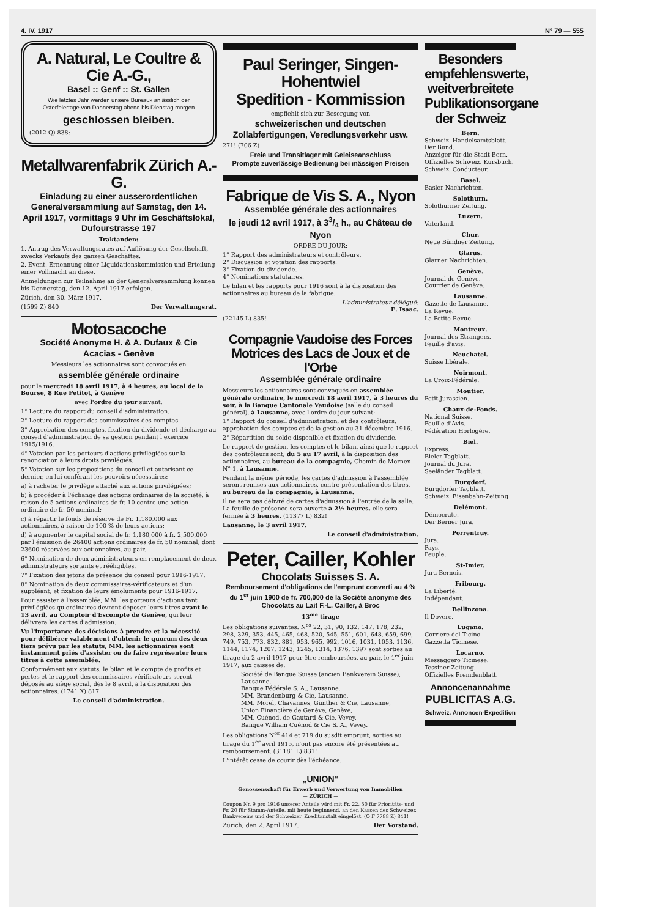4. IV. 1917 N° 79 — 555
A. Natural, Le Coultre & Cie A.-G.,
Basel :: Genf :: St. Gallen
Wie letztes Jahr werden unsere Bureaux anlässlich der Osterfeiertage von Donnerstag abend bis Dienstag morgen
geschlossen bleiben.
(2012 Q) 838:
Metallwarenfabrik Zürich A.-G.
Einladung zu einer ausserordentlichen Generalversammlung auf Samstag, den 14. April 1917, vormittags 9 Uhr im Geschäftslokal, Dufourstrasse 197
Traktanden:
1. Antrag des Verwaltungsrates auf Auflösung der Gesellschaft, zwecks Verkaufs des ganzen Geschäftes.
2. Event. Ernennung einer Liquidationskommission und Erteilung einer Vollmacht an diese.
Anmeldungen zur Teilnahme an der Generalversammlung können bis Donnerstag, den 12. April 1917 erfolgen.
Zürich, den 30. März 1917.
(1599 Z) 840 Der Verwaltungsrat.
Motosacoche
Société Anonyme H. & A. Dufaux & Cie
Acacias - Genève
Messieurs les actionnaires sont convoqués en
assemblée générale ordinaire
pour le mercredi 18 avril 1917, à 4 heures, au local de la Bourse, 8 Rue Petitot, à Genève
avec l'ordre du jour suivant:
1° Lecture du rapport du conseil d'administration.
2° Lecture du rapport des commissaires des comptes.
3° Approbation des comptes, fixation du dividende et décharge au conseil d'administration de sa gestion pendant l'exercice 1915/1916.
4° Votation par les porteurs d'actions privilégiées sur la renonciation à leurs droits privilégiés.
5° Votation sur les propositions du conseil et autorisant ce dernier, en lui conférant les pouvoirs nécessaires:
a) à racheter le privilège attaché aux actions privilégiées;
b) à procéder à l'échange des actions ordinaires de la société, à raison de 5 actions ordinaires de fr. 10 contre une action ordinaire de fr. 50 nominal;
c) à répartir le fonds de réserve de Fr. 1,180,000 aux actionnaires, à raison de 100 % de leurs actions;
d) à augmenter le capital social de fr. 1,180,000 à fr. 2,500,000 par l'émission de 26400 actions ordinaires de fr. 50 nominal, dont 23600 réservées aux actionnaires, au pair.
6° Nomination de deux administrateurs en remplacement de deux administrateurs sortants et rééligibles.
7° Fixation des jetons de présence du conseil pour 1916-1917.
8° Nomination de deux commissaires-vérificateurs et d'un suppléant, et fixation de leurs émoluments pour 1916-1917.
Pour assister à l'assemblée, MM. les porteurs d'actions tant privilégiées qu'ordinaires devront déposer leurs titres avant le 13 avril, au Comptoir d'Escompte de Genève, qui leur délivrera les cartes d'admission.
Vu l'importance des décisions à prendre et la nécessité pour délibérer valablement d'obtenir le quorum des deux tiers prévu par les statuts, MM. les actionnaires sont instamment priés d'assister ou de faire représenter leurs titres à cette assemblée.
Conformément aux statuts, le bilan et le compte de profits et pertes et le rapport des commissaires-vérificateurs seront déposés au siège social, dès le 8 avril, à la disposition des actionnaires. (1741 X) 817:
Le conseil d'administration.
Paul Seringer, Singen-Hohentwiel
Spedition - Kommission
empfiehlt sich zur Besorgung von
schweizerischen und deutschen Zollabfertigungen, Veredlungsverkehr usw.
271! (706 Z)
Freie und Transitlager mit Geleiseanschluss
Prompte zuverlässige Bedienung bei mässigen Preisen
Fabrique de Vis S. A., Nyon
Assemblée générale des actionnaires
le jeudi 12 avril 1917, à 33/4 h., au Château de Nyon
ORDRE DU JOUR:
1° Rapport des administrateurs et contrôleurs.
2° Discussion et votation des rapports.
3° Fixation du dividende.
4° Nominations statutaires.
Le bilan et les rapports pour 1916 sont à la disposition des actionnaires au bureau de la fabrique.
L'administrateur délégué:
E. Isaac.
(22145 L) 835!
Compagnie Vaudoise des Forces Motrices des Lacs de Joux et de l'Orbe
Assemblée générale ordinaire
Messieurs les actionnaires sont convoqués en assemblée générale ordinaire, le mercredi 18 avril 1917, à 3 heures du soir, à la Banque Cantonale Vaudoise (salle du conseil général), à Lausanne, avec l'ordre du jour suivant:
1° Rapport du conseil d'administration, et des contrôleurs; approbation des comptes et de la gestion au 31 décembre 1916.
2° Répartition du solde disponible et fixation du dividende.
Le rapport de gestion, les comptes et le bilan, ainsi que le rapport des contrôleurs sont, du 5 au 17 avril, à la disposition des actionnaires, au bureau de la compagnie, Chemin de Mornex N° 1, à Lausanne.
Pendant la même période, les cartes d'admission à l'assemblée seront remises aux actionnaires, contre présentation des titres, au bureau de la compagnie, à Lausanne.
Il ne sera pas délivré de cartes d'admission à l'entrée de la salle. La feuille de présence sera ouverte à 2½ heures. elle sera fermée à 3 heures. (11377 L) 832!
Lausanne, le 3 avril 1917.
Le conseil d'administration.
Peter, Cailler, Kohler
Chocolats Suisses S. A.
Remboursement d'obligations de l'emprunt converti au 4 % du 1<sup>er</sup> juin 1900 de fr. 700,000 de la Société anonyme des Chocolats au Lait F.-L. Cailler, à Broc
13<sup>me</sup> tirage
Les obligations suivantes: N<sup>os</sup> 22, 31, 90, 132, 147, 178, 232, 298, 329, 353, 445, 465, 468, 520, 545, 551, 601, 648, 659, 699, 749, 753, 773, 832, 881, 953, 965, 992, 1016, 1031, 1053, 1136, 1144, 1174, 1207, 1243, 1245, 1314, 1376, 1397 sont sorties au tirage du 2 avril 1917 pour être remboursées, au pair, le 1<sup>er</sup> juin 1917, aux caisses de:
Société de Banque Suisse (ancien Bankverein Suisse), Lausanne,
Banque Fédérale S. A., Lausanne,
MM. Brandenburg & Cie, Lausanne,
MM. Morel, Chavannes, Günther & Cie, Lausanne,
Union Financière de Genève, Genève,
MM. Cuénod, de Gautard & Cie, Vevey,
Banque William Cuénod & Cie S. A., Vevey.
Les obligations N<sup>os</sup> 414 et 719 du susdit emprunt, sorties au tirage du 1<sup>er</sup> avril 1915, n'ont pas encore été présentées au remboursement. (31181 L) 831!
L'intérêt cesse de courir dès l'échéance.
„UNION“
Genossenschaft für Erwerb und Verwertung von Immobilien
— ZÜRICH —
Coupon Nr. 9 pro 1916 unserer Anteile wird mit Fr. 22. 50 für Prioritäts- und Fr. 20 für Stamm-Anteile, mit heute beginnend, an den Kassen des Schweizer. Bankvereins und der Schweizer. Kreditanstalt eingelöst. (O F 7788 Z) 841!
Zürich, den 2. April 1917. Der Vorstand.
Besonders empfehlenswerte, weitverbreitete Publikationsorgane der Schweiz
Bern.
Schweiz. Handelsamtsblatt.
Der Bund.
Anzeiger für die Stadt Bern.
Offizielles Schweiz. Kursbuch.
Schweiz. Conducteur.
Basel.
Basler Nachrichten.
Solothurn.
Solothurner Zeitung.
Luzern.
Vaterland.
Chur.
Neue Bündner Zeitung.
Glarus.
Glarner Nachrichten.
Genève.
Journal de Genève.
Courrier de Genève.
Lausanne.
Gazette de Lausanne.
La Revue.
La Petite Revue.
Montreux.
Journal des Etrangers.
Feuille d'avis.
Neuchatel.
Suisse libérale.
Noirmont.
La Croix-Fédérale.
Moutier.
Petit Jurassien.
Chaux-de-Fonds.
National Suisse.
Feuille d'Avis.
Fédération Horlogère.
Biel.
Express.
Bieler Tagblatt.
Journal du Jura.
Seeländer Tagblatt.
Burgdorf.
Burgdorfer Tagblatt.
Schweiz. Eisenbahn-Zeitung
Delémont.
Démocrate.
Der Berner Jura.
Porrentruy.
Jura.
Pays.
Peuple.
St-Imier.
Jura Bernois.
Fribourg.
La Liberté.
Indépendant.
Bellinzona.
Il Dovere.
Lugano.
Corriere del Ticino.
Gazzetta Ticinese.
Locarno.
Messaggero Ticinese.
Tessiner Zeitung.
Offizielles Fremdenblatt.
Annoncenannahme
PUBLICITAS A.G.
Schweiz. Annoncen-Expedition